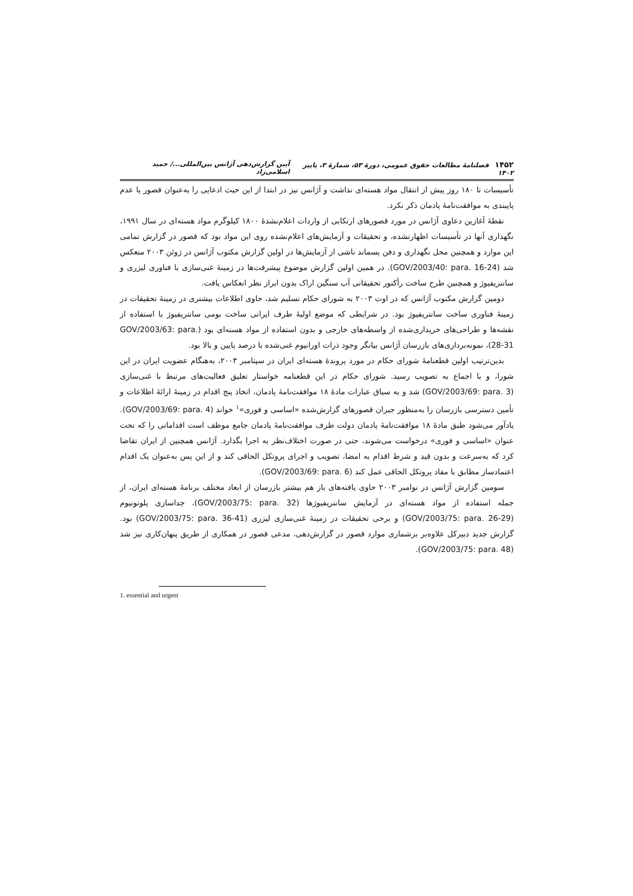۱۴۵۲ فصلنامهٔ مطالعات حقوق عمومی، دورهٔ ۵۳، شمارهٔ ۳، پاییز ۱۴۰۲ آیین گزارش‌دهی آژانس بین‌المللی.../ حمید اسلامی‌زاد
تأسیسات تا ۱۸۰ روز پیش از انتقال مواد هسته‌ای نداشت و آژانس نیز در ابتدا از این حیث ادعایی را به‌عنوان قصور یا عدم پایبندی به موافقت‌نامهٔ پادمان ذکر نکرد.
نقطهٔ آغازین دعاوی آژانس در مورد قصورهای ارتکابی از واردات اعلام‌نشدهٔ ۱۸۰۰ کیلوگرم مواد هسته‌ای در سال ۱۹۹۱، نگهداری آنها در تأسیسات اظهارنشده، و تحقیقات و آزمایش‌های اعلام‌نشده روی این مواد بود که قصور در گزارش تمامی این موارد و همچنین محل نگهداری و دفن پسماند ناشی از آزمایش‌ها در اولین گزارش مکتوب آژانس در ژوئن ۲۰۰۳ منعکس شد (GOV/2003/40: para. 16-24). در همین اولین گزارش موضوع پیشرفت‌ها در زمینهٔ غنی‌سازی با فناوری لیزری و سانتریفیوژ و همچنین طرح ساخت رأکتور تحقیقاتی آب سنگین اراک بدون ابراز نظر انعکاس یافت.
دومین گزارش مکتوب آژانس که در اوت ۲۰۰۳ به شورای حکام تسلیم شد، حاوی اطلاعات بیشتری در زمینهٔ تحقیقات در زمینهٔ فناوری ساخت سانتریفیوژ بود. در شرایطی که موضع اولیهٔ طرف ایرانی ساخت بومی سانتریفیوژ با استفاده از نقشه‌ها و طراحی‌های خریداری‌شده از واسطه‌های خارجی و بدون استفاده از مواد هسته‌ای بود (GOV/2003/63: para. 28-31)، نمونه‌برداری‌های بازرسان آژانس بیانگر وجود ذرات اورانیوم غنی‌شده با درصد پایین و بالا بود.
بدین‌ترتیب اولین قطعنامهٔ شورای حکام در مورد پروندهٔ هسته‌ای ایران در سپتامبر ۲۰۰۳، به‌هنگام عضویت ایران در این شورا، و با اجماع به تصویب رسید. شورای حکام در این قطعنامه خواستار تعلیق فعالیت‌های مرتبط با غنی‌سازی (GOV/2003/69: para. 3) شد و به سیاق عبارات مادهٔ ۱۸ موافقت‌نامهٔ پادمان، اتخاذ پنج اقدام در زمینهٔ ارائهٔ اطلاعات و تأمین دسترسی بازرسان را به‌منظور جبران قصورهای گزارش‌شده «اساسی و فوری»<sup>۱</sup> خواند (GOV/2003/69: para. 4). یادآور می‌شود طبق مادهٔ ۱۸ موافقت‌نامهٔ پادمان دولت طرف موافقت‌نامهٔ پادمان جامع موظف است اقداماتی را که تحت عنوان «اساسی و فوری» درخواست می‌شوند، حتی در صورت اختلاف‌نظر به اجرا بگذارد. آژانس همچنین از ایران تقاضا کرد که به‌سرعت و بدون قید و شرط اقدام به امضا، تصویب و اجرای پروتکل الحاقی کند و از این پس به‌عنوان یک اقدام اعتمادساز مطابق با مفاد پروتکل الحاقی عمل کند (GOV/2003/69: para. 6).
سومین گزارش آژانس در نوامبر ۲۰۰۳ حاوی یافته‌های باز هم بیشتر بازرسان از ابعاد مختلف برنامهٔ هسته‌ای ایران، از جمله استفاده از مواد هسته‌ای در آزمایش سانتریفیوژها (GOV/2003/75: para. 32)، جداسازی پلوتونیوم (GOV/2003/75: para. 26-29) و برخی تحقیقات در زمینهٔ غنی‌سازی لیزری (GOV/2003/75: para. 36-41) بود. گزارش جدید دبیرکل علاوه‌بر برشماری موارد قصور در گزارش‌دهی، مدعی قصور در همکاری از طریق پنهان‌کاری نیز شد (GOV/2003/75: para. 48).
1. essential and urgent